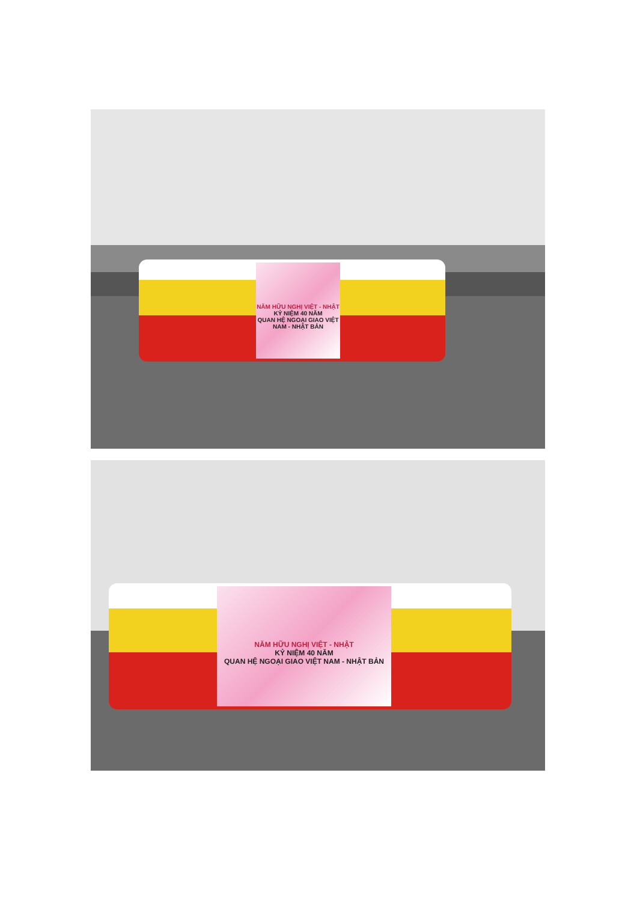NĂM HỮU NGHỊ VIỆT - NHẬT
KỶ NIỆM 40 NĂM
QUAN HỆ NGOẠI GIAO VIỆT NAM - NHẬT BẢN
NĂM HỮU NGHỊ VIỆT - NHẬT
KỶ NIỆM 40 NĂM
QUAN HỆ NGOẠI GIAO VIỆT NAM - NHẬT BẢN